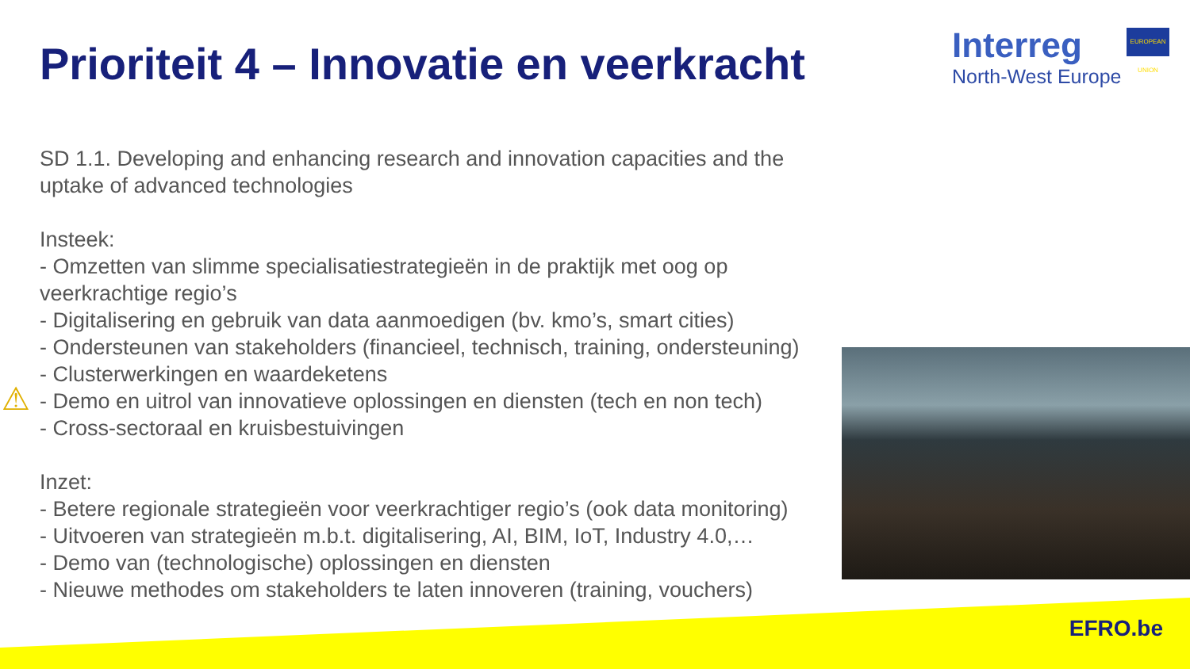Prioriteit 4 – Innovatie en veerkracht
Interreg
North-West Europe
EUROPEAN UNION
SD 1.1. Developing and enhancing research and innovation capacities and the uptake of advanced technologies
Insteek:
- Omzetten van slimme specialisatiestrategieën in de praktijk met oog op veerkrachtige regio’s
- Digitalisering en gebruik van data aanmoedigen (bv. kmo’s, smart cities)
- Ondersteunen van stakeholders (financieel, technisch, training, ondersteuning)
- Clusterwerkingen en waardeketens
- Demo en uitrol van innovatieve oplossingen en diensten (tech en non tech)
- Cross-sectoraal en kruisbestuivingen
Inzet:
- Betere regionale strategieën voor veerkrachtiger regio’s (ook data monitoring)
- Uitvoeren van strategieën m.b.t. digitalisering, AI, BIM, IoT, Industry 4.0,…
- Demo van (technologische) oplossingen en diensten
- Nieuwe methodes om stakeholders te laten innoveren (training, vouchers)
⚠
EFRO.be